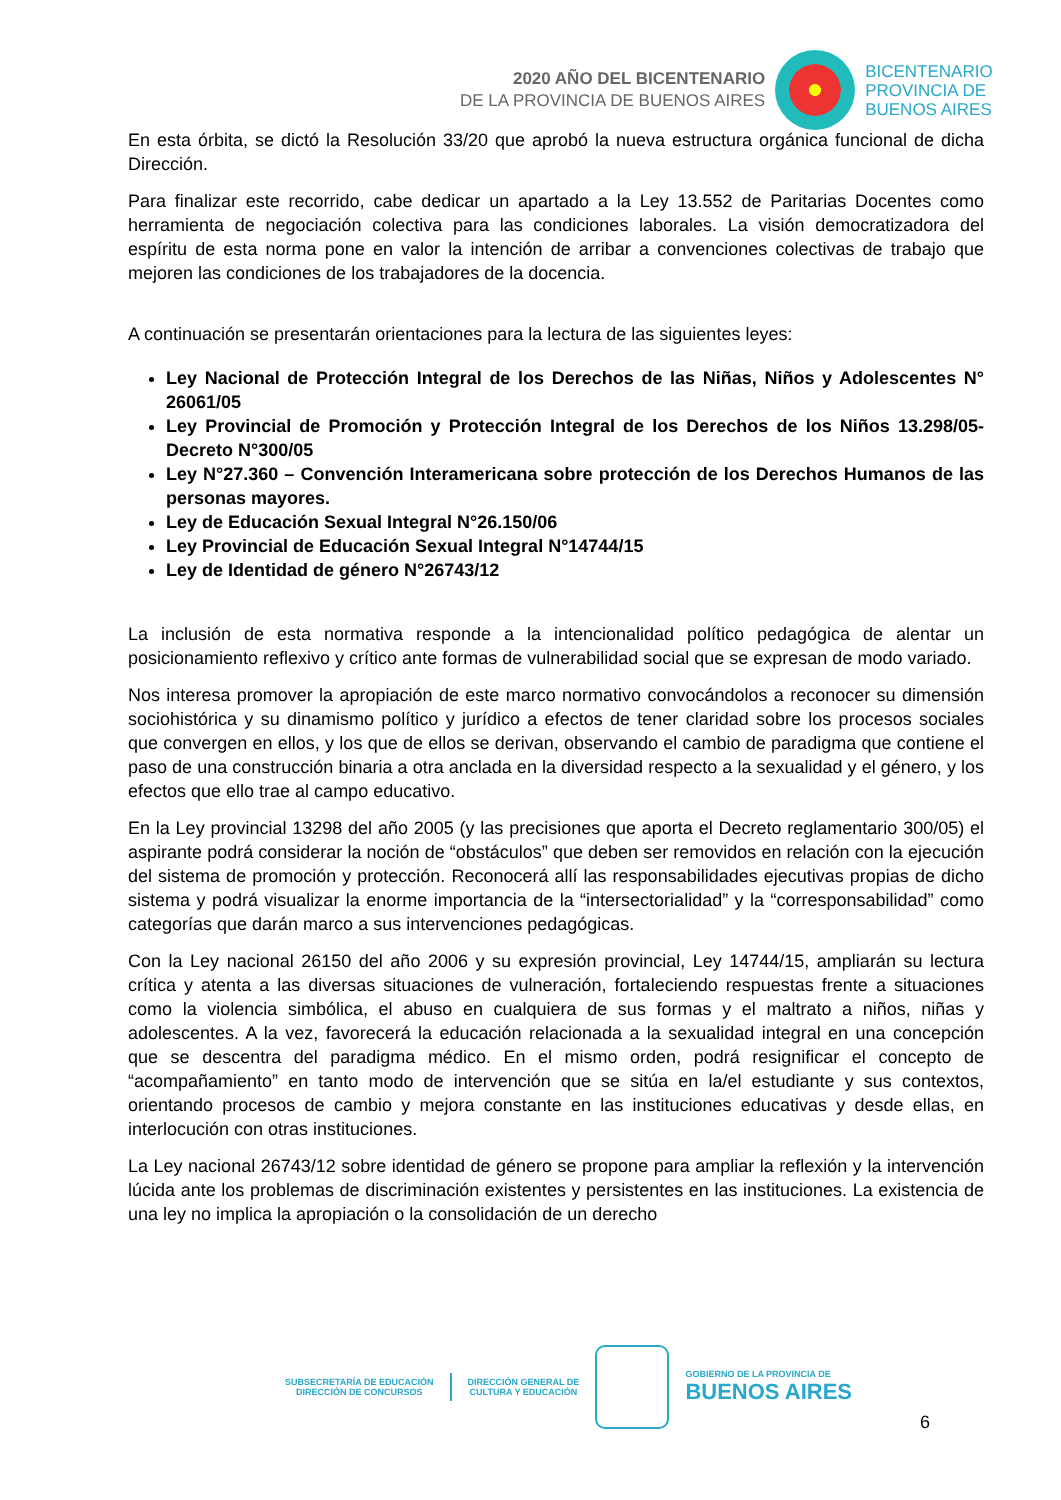2020 AÑO DEL BICENTENARIO
DE LA PROVINCIA DE BUENOS AIRES
BICENTENARIO
PROVINCIA DE
BUENOS AIRES
En esta órbita, se dictó la Resolución 33/20 que aprobó la nueva estructura orgánica funcional de dicha Dirección.
Para finalizar este recorrido, cabe dedicar un apartado a la Ley 13.552 de Paritarias Docentes como herramienta de negociación colectiva para las condiciones laborales. La visión democratizadora del espíritu de esta norma pone en valor la intención de arribar a convenciones colectivas de trabajo que mejoren las condiciones de los trabajadores de la docencia.
A continuación se presentarán orientaciones para la lectura de las siguientes leyes:
Ley Nacional de Protección Integral de los Derechos de las Niñas, Niños y Adolescentes N° 26061/05
Ley Provincial de Promoción y Protección Integral de los Derechos de los Niños 13.298/05- Decreto N°300/05
Ley N°27.360 – Convención Interamericana sobre protección de los Derechos Humanos de las personas mayores.
Ley de Educación Sexual Integral N°26.150/06
Ley Provincial de Educación Sexual Integral N°14744/15
Ley de Identidad de género N°26743/12
La inclusión de esta normativa responde a la intencionalidad político pedagógica de alentar un posicionamiento reflexivo y crítico ante formas de vulnerabilidad social que se expresan de modo variado.
Nos interesa promover la apropiación de este marco normativo convocándolos a reconocer su dimensión sociohistórica y su dinamismo político y jurídico a efectos de tener claridad sobre los procesos sociales que convergen en ellos, y los que de ellos se derivan, observando el cambio de paradigma que contiene el paso de una construcción binaria a otra anclada en la diversidad respecto a la sexualidad y el género, y los efectos que ello trae al campo educativo.
En la Ley provincial 13298 del año 2005 (y las precisiones que aporta el Decreto reglamentario 300/05) el aspirante podrá considerar la noción de “obstáculos” que deben ser removidos en relación con la ejecución del sistema de promoción y protección. Reconocerá allí las responsabilidades ejecutivas propias de dicho sistema y podrá visualizar la enorme importancia de la “intersectorialidad” y la “corresponsabilidad” como categorías que darán marco a sus intervenciones pedagógicas.
Con la Ley nacional 26150 del año 2006 y su expresión provincial, Ley 14744/15, ampliarán su lectura crítica y atenta a las diversas situaciones de vulneración, fortaleciendo respuestas frente a situaciones como la violencia simbólica, el abuso en cualquiera de sus formas y el maltrato a niños, niñas y adolescentes. A la vez, favorecerá la educación relacionada a la sexualidad integral en una concepción que se descentra del paradigma médico. En el mismo orden, podrá resignificar el concepto de “acompañamiento” en tanto modo de intervención que se sitúa en la/el estudiante y sus contextos, orientando procesos de cambio y mejora constante en las instituciones educativas y desde ellas, en interlocución con otras instituciones.
La Ley nacional 26743/12 sobre identidad de género se propone para ampliar la reflexión y la intervención lúcida ante los problemas de discriminación existentes y persistentes en las instituciones. La existencia de una ley no implica la apropiación o la consolidación de un derecho
SUBSECRETARÍA DE EDUCACIÓN
DIRECCIÓN DE CONCURSOS
DIRECCIÓN GENERAL DE
CULTURA Y EDUCACIÓN
GOBIERNO DE LA PROVINCIA DE
BUENOS AIRES
6